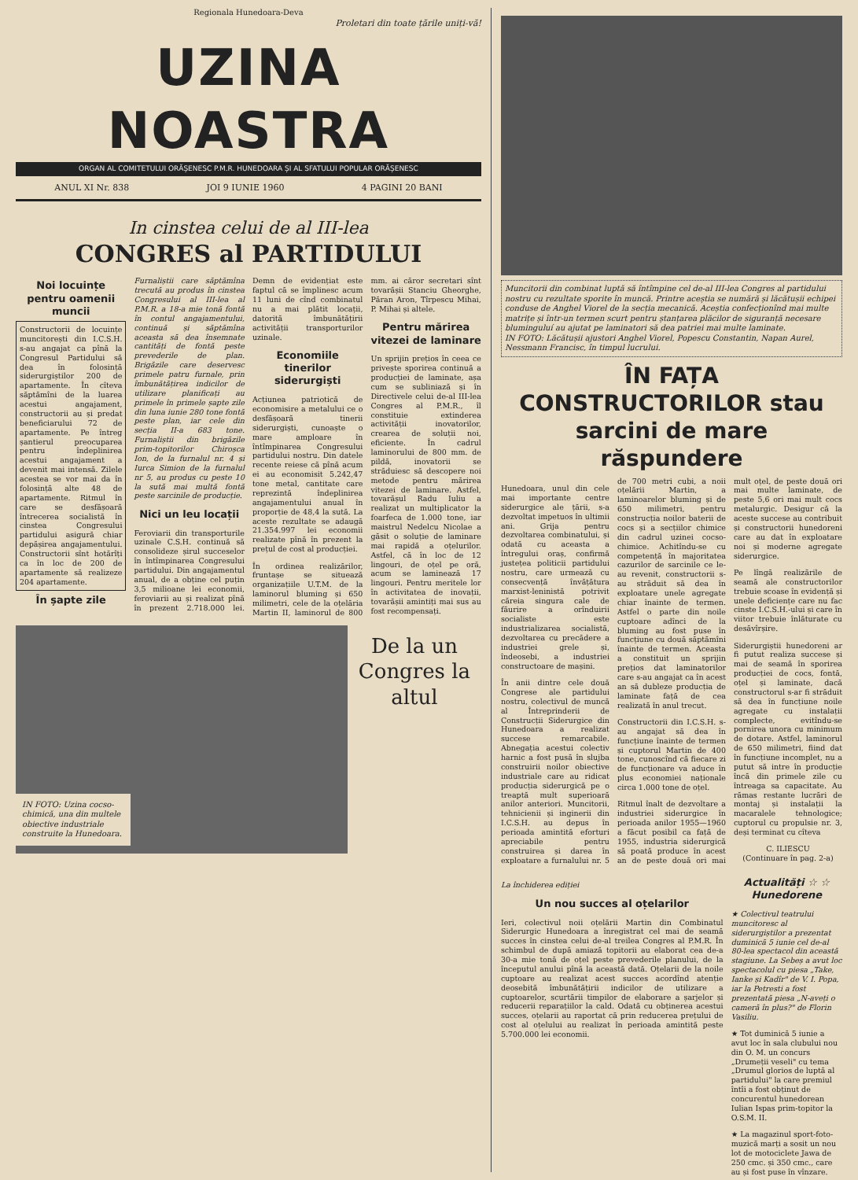Regionala Hunedoara-Deva
Proletari din toate țările uniți-vă!
UZINA NOASTRA
ORGAN AL COMITETULUI ORĂȘENESC P.M.R. HUNEDOARA ȘI AL SFATULUI POPULAR ORĂȘENESC
ANUL XI Nr. 838 JOI 9 IUNIE 1960 4 PAGINI 20 BANI
In cinstea celui de al III-lea
CONGRES al PARTIDULUI
Noi locuințe pentru oamenii muncii
Constructorii de locuințe muncitorești din I.C.S.H. s-au angajat ca pînă la Congresul Partidului să dea în folosință siderurgiștilor 200 de apartamente. În cîteva săptămîni de la luarea acestui angajament, constructorii au și predat beneficiarului 72 de apartamente. Pe întreg șantierul preocuparea pentru îndeplinirea acestui angajament a devenit mai intensă. Zilele acestea se vor mai da în folosință alte 48 de apartamente. Ritmul în care se desfășoară întrecerea socialistă în cinstea Congresului partidului asigură chiar depășirea angajamentului. Constructorii sînt hotărîți ca în loc de 200 de apartamente să realizeze 204 apartamente.
În șapte zile
Furnaliștii care săptămîna trecută au produs în cinstea Congresului al III-lea al P.M.R. a 18-a mie tonă fontă în contul angajamentului, continuă și săptămîna aceasta să dea însemnate cantități de fontă peste prevederile de plan. Brigăzile care deservesc primele patru furnale, prin îmbunătățirea indicilor de utilizare planificați au primele în primele șapte zile din luna iunie 280 tone fontă peste plan, iar cele din secția II-a 683 tone. Furnaliștii din brigăzile prim-topitorilor Chiroșca Ion, de la furnalul nr. 4 și Iurca Simion de la furnalul nr 5, au produs cu peste 10 la sută mai multă fontă peste sarcinile de producție.
Nici un leu locații
Feroviarii din transporturile uzinale C.S.H. continuă să consolideze șirul succeselor în întîmpinarea Congresului partidului. Din angajamentul anual, de a obține cel puțin 3,5 milioane lei economii, feroviarii au și realizat pînă în prezent 2.718.000 lei. Demn de evidențiat este faptul că se împlinesc acum 11 luni de cînd combinatul nu a mai plătit locații, datorită îmbunătățirii activității transporturilor uzinale.
Economiile tinerilor siderurgiști
Acțiunea patriotică de economisire a metalului ce o desfășoară tinerii siderurgiști, cunoaște o mare amploare în întîmpinarea Congresului partidului nostru. Din datele recente reiese că pînă acum ei au economisit 5.242,47 tone metal, cantitate care reprezintă îndeplinirea angajamentului anual în proporție de 48,4 la sută. La aceste rezultate se adaugă 21.354.997 lei economii realizate pînă în prezent la prețul de cost al producției.
În ordinea realizărilor, fruntașe se situează organizațiile U.T.M. de la laminorul bluming și 650 milimetri, cele de la oțelăria Martin II, laminorul de 800 mm. ai căror secretari sînt tovarășii Stanciu Gheorghe, Păran Aron, Tîrpescu Mihai, P. Mihai și altele.
Pentru mărirea vitezei de laminare
Un sprijin prețios în ceea ce privește sporirea continuă a producției de laminate, așa cum se subliniază și în Directivele celui de-al III-lea Congres al P.M.R., îl constituie extinderea activității inovatorilor, crearea de soluții noi, eficiente. În cadrul laminorului de 800 mm. de pildă, inovatorii se străduiesc să descopere noi metode pentru mărirea vitezei de laminare. Astfel, tovarășul Radu Iuliu a realizat un multiplicator la foarfeca de 1.000 tone, iar maistrul Nedelcu Nicolae a găsit o soluție de laminare mai rapidă a oțelurilor. Astfel, că în loc de 12 lingouri, de oțel pe oră, acum se laminează 17 lingouri. Pentru meritele lor în activitatea de inovații, tovarășii amintiți mai sus au fost recompensați.
IN FOTO: Uzina cocso-chimică, una din multele obiective industriale construite la Hunedoara.
De la un Congres la altul
Muncitorii din combinat luptă să întîmpine cel de-al III-lea Congres al partidului nostru cu rezultate sporite în muncă. Printre aceștia se numără și lăcătușii echipei conduse de Anghel Viorel de la secția mecanică. Aceștia confecționînd mai multe matrițe și într-un termen scurt pentru ștanțarea plăcilor de siguranță necesare bluminguluí au ajutat pe laminatori să dea patriei mai multe laminate.
IN FOTO: Lăcătușii ajustori Anghel Viorel, Popescu Constantin, Napan Aurel, Nessmann Francisc, în timpul lucrului.
ÎN FAȚA CONSTRUCTORILOR stau sarcini de mare răspundere
Hunedoara, unul din cele mai importante centre siderurgice ale țării, s-a dezvoltat impetuos în ultimii ani. Grija pentru dezvoltarea combinatului, și odată cu aceasta a întregului oraș, confirmă justețea politicii partidului nostru, care urmează cu consecvență învățătura marxist-leninistă potrivit căreia singura cale de făurire a orînduirii socialiste este industrializarea socialistă, dezvoltarea cu precădere a industriei grele și, îndeosebi, a industriei constructoare de mașini.
În anii dintre cele două Congrese ale partidului nostru, colectivul de muncă al Întreprinderii de Construcții Siderurgice din Hunedoara a realizat succese remarcabile. Abnegația acestui colectiv harnic a fost pusă în slujba construirii noilor obiective industriale care au ridicat producția siderurgică pe o treaptă mult superioară anilor anteriori. Muncitorii, tehnicienii și inginerii din I.C.S.H. au depus în perioada amintită eforturi apreciabile pentru construirea și darea în exploatare a furnalului nr. 5 de 700 metri cubi, a noii oțelării Martin, a laminoarelor bluming și de 650 milimetri, pentru construcția noilor baterii de cocs și a secțiilor chimice din cadrul uzinei cocso-chimice. Achitîndu-se cu competență în majoritatea cazurilor de sarcinile ce le-au revenit, constructorii s-au străduit să dea în exploatare unele agregate chiar înainte de termen. Astfel o parte din noile cuptoare adînci de la bluming au fost puse în funcțiune cu două săptămîni înainte de termen. Aceasta a constituit un sprijin prețios dat laminatorilor care s-au angajat ca în acest an să dubleze producția de laminate față de cea realizată în anul trecut.
Constructorii din I.C.S.H. s-au angajat să dea în funcțiune înainte de termen și cuptorul Martin de 400 tone, cunoscînd că fiecare zi de funcționare va aduce în plus economiei naționale circa 1.000 tone de oțel.
Ritmul înalt de dezvoltare a industriei siderurgice în perioada anilor 1955—1960 a făcut posibil ca față de 1955, industria siderurgică să poată produce în acest an de peste două ori mai mult oțel, de peste două ori mai multe laminate, de peste 5,6 ori mai mult cocs metalurgic. Desigur că la aceste succese au contribuit și constructorii hunedoreni care au dat în exploatare noi și moderne agregate siderurgice.
Pe lîngă realizările de seamă ale constructorilor trebuie scoase în evidență și unele deficiențe care nu fac cinste I.C.S.H.-ului și care în viitor trebuie înlăturate cu desăvîrșire.
Siderurgiștii hunedoreni ar fi putut realiza succese și mai de seamă în sporirea producției de cocs, fontă, oțel și laminate, dacă constructorul s-ar fi străduit să dea în funcțiune noile agregate cu instalații complecte, evitîndu-se pornirea unora cu minimum de dotare. Astfel, laminorul de 650 milimetri, fiind dat în funcțiune incomplet, nu a putut să intre în producție încă din primele zile cu întreaga sa capacitate. Au rămas restante lucrări de montaj și instalații la macaralele tehnologice; cuptorul cu propulsie nr. 3, deși terminat cu cîteva
C. ILIESCU
(Continuare în pag. 2-a)
La închiderea ediției
Un nou succes al oțelarilor
Ieri, colectivul noii oțelării Martin din Combinatul Siderurgic Hunedoara a înregistrat cel mai de seamă succes în cinstea celui de-al treilea Congres al P.M.R. În schimbul de după amiază topitorii au elaborat cea de-a 30-a mie tonă de oțel peste prevederile planului, de la începutul anului pînă la această dată. Oțelarii de la noile cuptoare au realizat acest succes acordînd atenție deosebită îmbunătățirii indicilor de utilizare a cuptoarelor, scurtării timpilor de elaborare a șarjelor și reducerii reparațiilor la cald. Odată cu obținerea acestui succes, oțelarii au raportat că prin reducerea prețului de cost al oțelului au realizat în perioada amintită peste 5.700.000 lei economii.
Actualități ☆ ☆ Hunedorene
★ Colectivul teatrului muncitoresc al siderurgiștilor a prezentat duminică 5 iunie cel de-al 80-lea spectacol din această stagiune. La Sebeș a avut loc spectacolul cu piesa „Take, Ianke și Kadîr" de V. I. Popa, iar la Petresti a fost prezentată piesa „N-aveți o cameră în plus?" de Florin Vasiliu.
★ Tot duminică 5 iunie a avut loc în sala clubului nou din O. M. un concurs „Drumeții veseli" cu tema „Drumul glorios de luptă al partidului" la care premiul întîi a fost obținut de concurentul hunedorean Iulian Ispas prim-topitor la O.S.M. II.
★ La magazinul sport-foto-muzică marți a sosit un nou lot de motociclete Jawa de 250 cmc. și 350 cmc., care au și fost puse în vînzare.